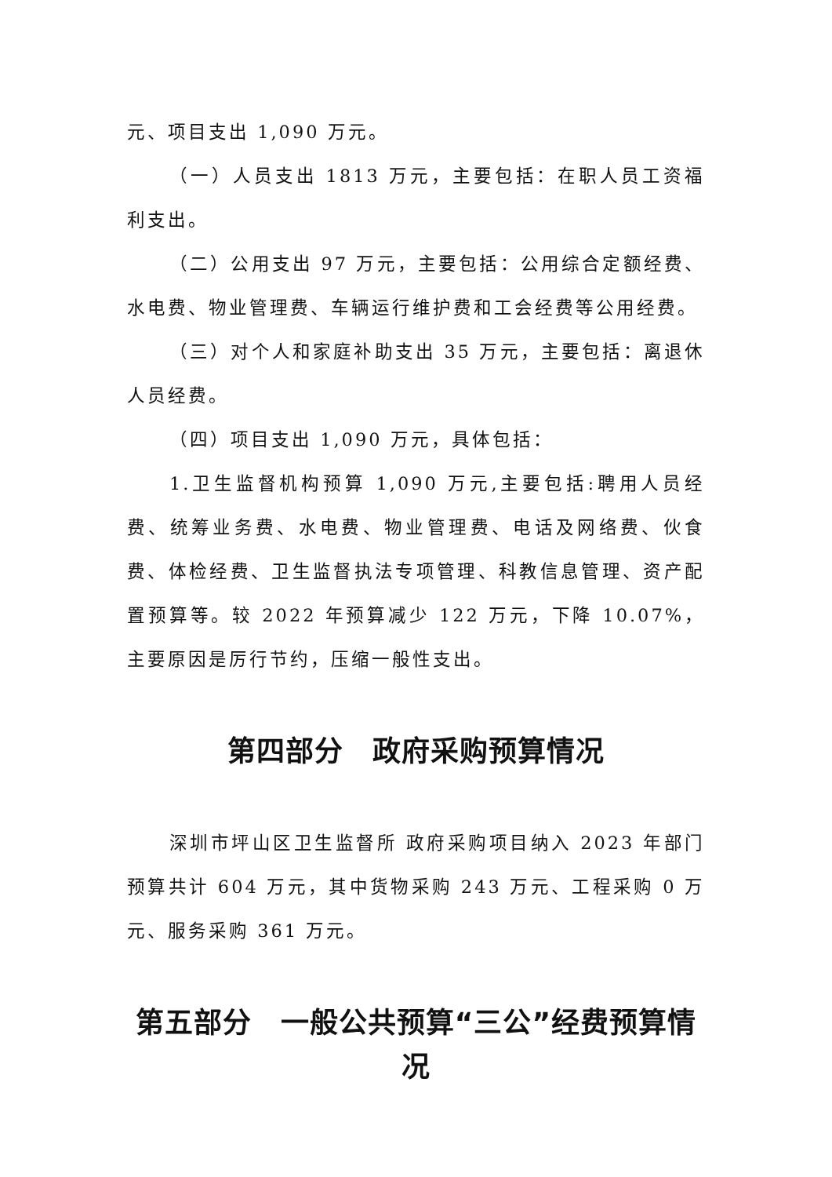元、项目支出 1,090 万元。
（一）人员支出 1813 万元，主要包括：在职人员工资福利支出。
（二）公用支出 97 万元，主要包括：公用综合定额经费、水电费、物业管理费、车辆运行维护费和工会经费等公用经费。
（三）对个人和家庭补助支出 35 万元，主要包括：离退休人员经费。
（四）项目支出 1,090 万元，具体包括：
1.卫生监督机构预算 1,090 万元,主要包括:聘用人员经费、统筹业务费、水电费、物业管理费、电话及网络费、伙食费、体检经费、卫生监督执法专项管理、科教信息管理、资产配置预算等。较 2022 年预算减少 122 万元，下降 10.07%，主要原因是厉行节约，压缩一般性支出。
第四部分　政府采购预算情况
深圳市坪山区卫生监督所 政府采购项目纳入 2023 年部门预算共计 604 万元，其中货物采购 243 万元、工程采购 0 万元、服务采购 361 万元。
第五部分　一般公共预算“三公”经费预算情况